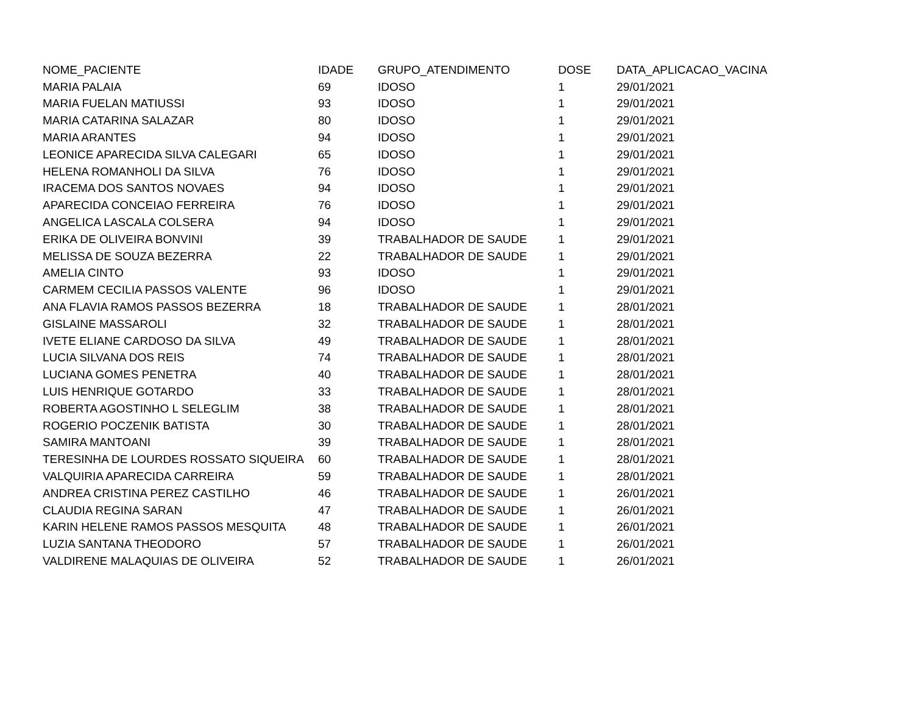| NOME_PACIENTE | IDADE | GRUPO_ATENDIMENTO | DOSE | DATA_APLICACAO_VACINA |
| --- | --- | --- | --- | --- |
| MARIA PALAIA | 69 | IDOSO | 1 | 29/01/2021 |
| MARIA FUELAN MATIUSSI | 93 | IDOSO | 1 | 29/01/2021 |
| MARIA CATARINA SALAZAR | 80 | IDOSO | 1 | 29/01/2021 |
| MARIA ARANTES | 94 | IDOSO | 1 | 29/01/2021 |
| LEONICE APARECIDA SILVA CALEGARI | 65 | IDOSO | 1 | 29/01/2021 |
| HELENA ROMANHOLI DA SILVA | 76 | IDOSO | 1 | 29/01/2021 |
| IRACEMA DOS SANTOS NOVAES | 94 | IDOSO | 1 | 29/01/2021 |
| APARECIDA CONCEIAO FERREIRA | 76 | IDOSO | 1 | 29/01/2021 |
| ANGELICA LASCALA COLSERA | 94 | IDOSO | 1 | 29/01/2021 |
| ERIKA DE OLIVEIRA BONVINI | 39 | TRABALHADOR DE SAUDE | 1 | 29/01/2021 |
| MELISSA DE SOUZA BEZERRA | 22 | TRABALHADOR DE SAUDE | 1 | 29/01/2021 |
| AMELIA CINTO | 93 | IDOSO | 1 | 29/01/2021 |
| CARMEM CECILIA PASSOS VALENTE | 96 | IDOSO | 1 | 29/01/2021 |
| ANA FLAVIA RAMOS PASSOS BEZERRA | 18 | TRABALHADOR DE SAUDE | 1 | 28/01/2021 |
| GISLAINE MASSAROLI | 32 | TRABALHADOR DE SAUDE | 1 | 28/01/2021 |
| IVETE ELIANE CARDOSO DA SILVA | 49 | TRABALHADOR DE SAUDE | 1 | 28/01/2021 |
| LUCIA SILVANA DOS REIS | 74 | TRABALHADOR DE SAUDE | 1 | 28/01/2021 |
| LUCIANA GOMES PENETRA | 40 | TRABALHADOR DE SAUDE | 1 | 28/01/2021 |
| LUIS HENRIQUE GOTARDO | 33 | TRABALHADOR DE SAUDE | 1 | 28/01/2021 |
| ROBERTA AGOSTINHO L SELEGLIM | 38 | TRABALHADOR DE SAUDE | 1 | 28/01/2021 |
| ROGERIO POCZENIK BATISTA | 30 | TRABALHADOR DE SAUDE | 1 | 28/01/2021 |
| SAMIRA MANTOANI | 39 | TRABALHADOR DE SAUDE | 1 | 28/01/2021 |
| TERESINHA DE LOURDES ROSSATO SIQUEIRA | 60 | TRABALHADOR DE SAUDE | 1 | 28/01/2021 |
| VALQUIRIA APARECIDA CARREIRA | 59 | TRABALHADOR DE SAUDE | 1 | 28/01/2021 |
| ANDREA CRISTINA PEREZ CASTILHO | 46 | TRABALHADOR DE SAUDE | 1 | 26/01/2021 |
| CLAUDIA REGINA SARAN | 47 | TRABALHADOR DE SAUDE | 1 | 26/01/2021 |
| KARIN HELENE RAMOS PASSOS MESQUITA | 48 | TRABALHADOR DE SAUDE | 1 | 26/01/2021 |
| LUZIA SANTANA THEODORO | 57 | TRABALHADOR DE SAUDE | 1 | 26/01/2021 |
| VALDIRENE MALAQUIAS DE OLIVEIRA | 52 | TRABALHADOR DE SAUDE | 1 | 26/01/2021 |